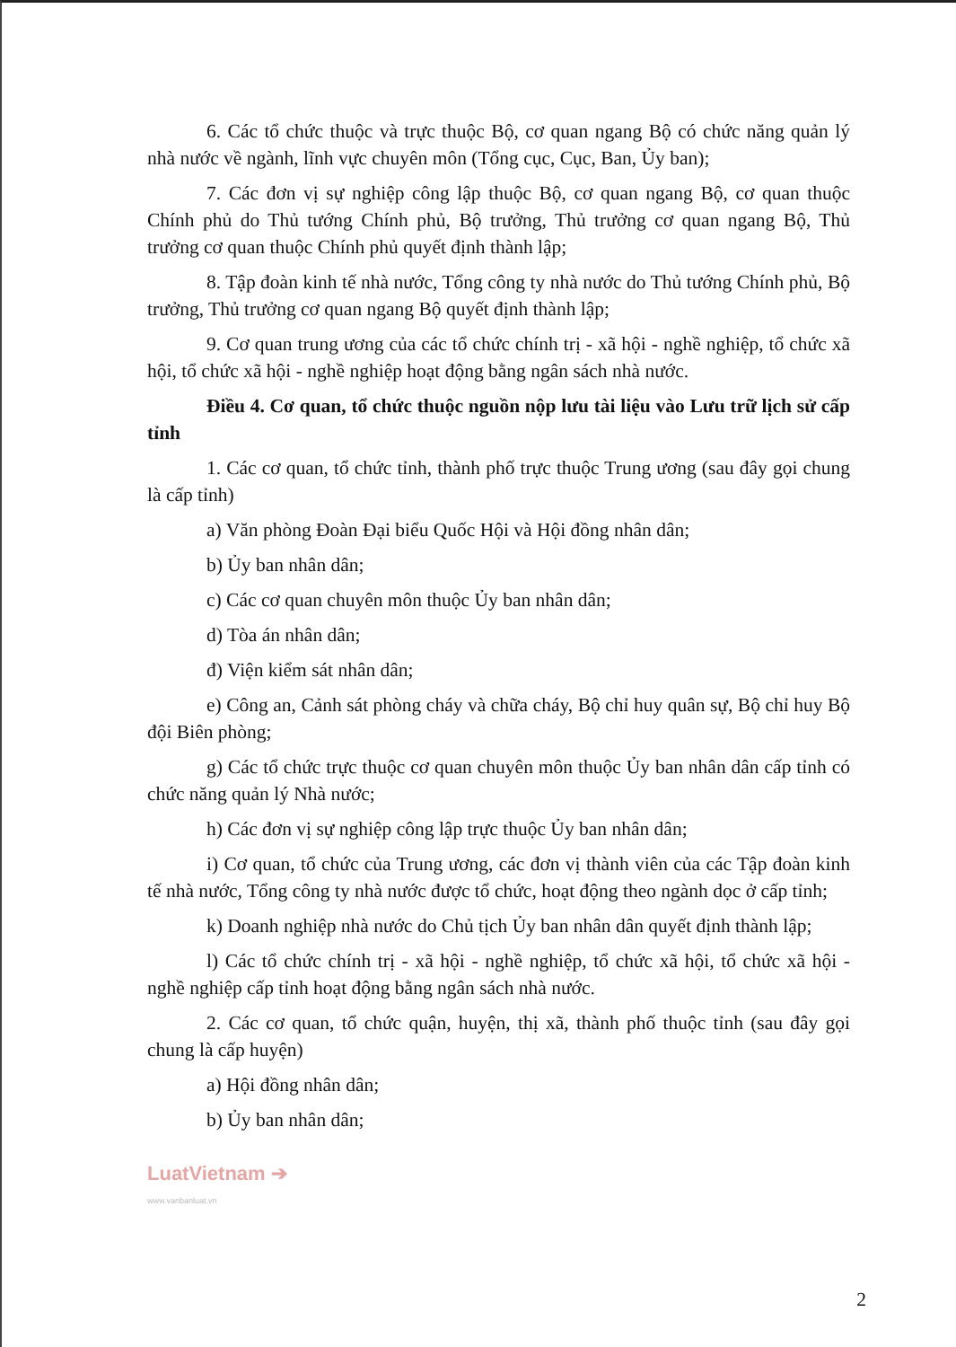6. Các tổ chức thuộc và trực thuộc Bộ, cơ quan ngang Bộ có chức năng quản lý nhà nước về ngành, lĩnh vực chuyên môn (Tổng cục, Cục, Ban, Ủy ban);
7. Các đơn vị sự nghiệp công lập thuộc Bộ, cơ quan ngang Bộ, cơ quan thuộc Chính phủ do Thủ tướng Chính phủ, Bộ trưởng, Thủ trưởng cơ quan ngang Bộ, Thủ trưởng cơ quan thuộc Chính phủ quyết định thành lập;
8. Tập đoàn kinh tế nhà nước, Tổng công ty nhà nước do Thủ tướng Chính phủ, Bộ trưởng, Thủ trưởng cơ quan ngang Bộ quyết định thành lập;
9. Cơ quan trung ương của các tổ chức chính trị - xã hội - nghề nghiệp, tổ chức xã hội, tổ chức xã hội - nghề nghiệp hoạt động bằng ngân sách nhà nước.
Điều 4. Cơ quan, tổ chức thuộc nguồn nộp lưu tài liệu vào Lưu trữ lịch sử cấp tỉnh
1. Các cơ quan, tổ chức tỉnh, thành phố trực thuộc Trung ương (sau đây gọi chung là cấp tỉnh)
a) Văn phòng Đoàn Đại biểu Quốc Hội và Hội đồng nhân dân;
b) Ủy ban nhân dân;
c) Các cơ quan chuyên môn thuộc Ủy ban nhân dân;
d) Tòa án nhân dân;
đ) Viện kiểm sát nhân dân;
e) Công an, Cảnh sát phòng cháy và chữa cháy, Bộ chỉ huy quân sự, Bộ chỉ huy Bộ đội Biên phòng;
g) Các tổ chức trực thuộc cơ quan chuyên môn thuộc Ủy ban nhân dân cấp tỉnh có chức năng quản lý Nhà nước;
h) Các đơn vị sự nghiệp công lập trực thuộc Ủy ban nhân dân;
i) Cơ quan, tổ chức của Trung ương, các đơn vị thành viên của các Tập đoàn kinh tế nhà nước, Tổng công ty nhà nước được tổ chức, hoạt động theo ngành dọc ở cấp tỉnh;
k) Doanh nghiệp nhà nước do Chủ tịch Ủy ban nhân dân quyết định thành lập;
l) Các tổ chức chính trị - xã hội - nghề nghiệp, tổ chức xã hội, tổ chức xã hội - nghề nghiệp cấp tỉnh hoạt động bằng ngân sách nhà nước.
2. Các cơ quan, tổ chức quận, huyện, thị xã, thành phố thuộc tỉnh (sau đây gọi chung là cấp huyện)
a) Hội đồng nhân dân;
b) Ủy ban nhân dân;
LuatVietnam ➔
www.vanbanluat.vn
2